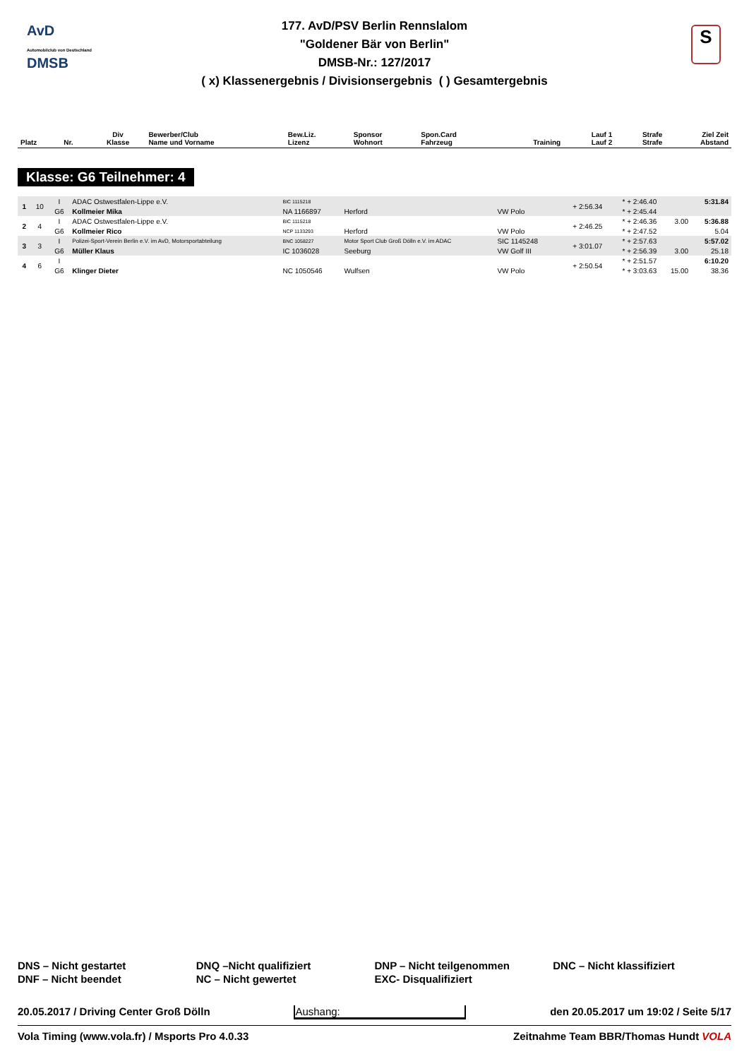AvD
Automobilclub von Deutschland
DMSB
S
177. AvD/PSV Berlin Rennslalom
"Goldener Bär von Berlin"
DMSB-Nr.: 127/2017
( x) Klassenergebnis / Divisionsergebnis ( ) Gesamtergebnis
| Platz | Nr. | Div Klasse | Bewerber/Club Name und Vorname | Bew.Liz. Lizenz | Sponsor Wohnort | Spon.Card Fahrzeug | Training | Lauf 1 Lauf 2 | Strafe Strafe | Ziel Zeit Abstand |
| --- | --- | --- | --- | --- | --- | --- | --- | --- | --- | --- |
Klasse: G6 Teilnehmer: 4
| 1 | 10 | I | ADAC Ostwestfalen-Lippe e.V. | BIC 1115218 | | | + 2:56.34 | * + 2:46.40 | | 5:31.84 |
| | | G6 | Kollmeier Mika | NA 1166897 | Herford | VW Polo | | * + 2:45.44 | | |
| 2 | 4 | I | ADAC Ostwestfalen-Lippe e.V. | BIC 1115218 | | | + 2:46.25 | * + 2:46.36 | 3.00 | 5:36.88 |
| | | G6 | Kollmeier Rico | NCP 1133293 | Herford | VW Polo | | * + 2:47.52 | | 5.04 |
| 3 | 3 | I | Polizei-Sport-Verein Berlin e.V. im AvD, Motorsportabteilung | BNC 1058227 | Motor Sport Club Groß Dölln e.V. im ADAC | SIC 1145248 | + 3:01.07 | * + 2:57.63 | | 5:57.02 |
| | | G6 | Müller Klaus | IC 1036028 | Seeburg | VW Golf III | | * + 2:56.39 | 3.00 | 25.18 |
| 4 | 6 | I | | | | | + 2:50.54 | * + 2:51.57 | | 6:10.20 |
| | | G6 | Klinger Dieter | NC 1050546 | Wulfsen | VW Polo | | * + 3:03.63 | 15.00 | 38.36 |
DNS – Nicht gestartet
DNQ –Nicht qualifiziert
DNP – Nicht teilgenommen
DNC – Nicht klassifiziert
DNF – Nicht beendet
NC – Nicht gewertet
EXC- Disqualifiziert
20.05.2017 / Driving Center Groß Dölln Aushang: den 20.05.2017 um 19:02 / Seite 5/17
Vola Timing (www.vola.fr) / Msports Pro 4.0.33 Zeitnahme Team BBR/Thomas Hundt VOLA